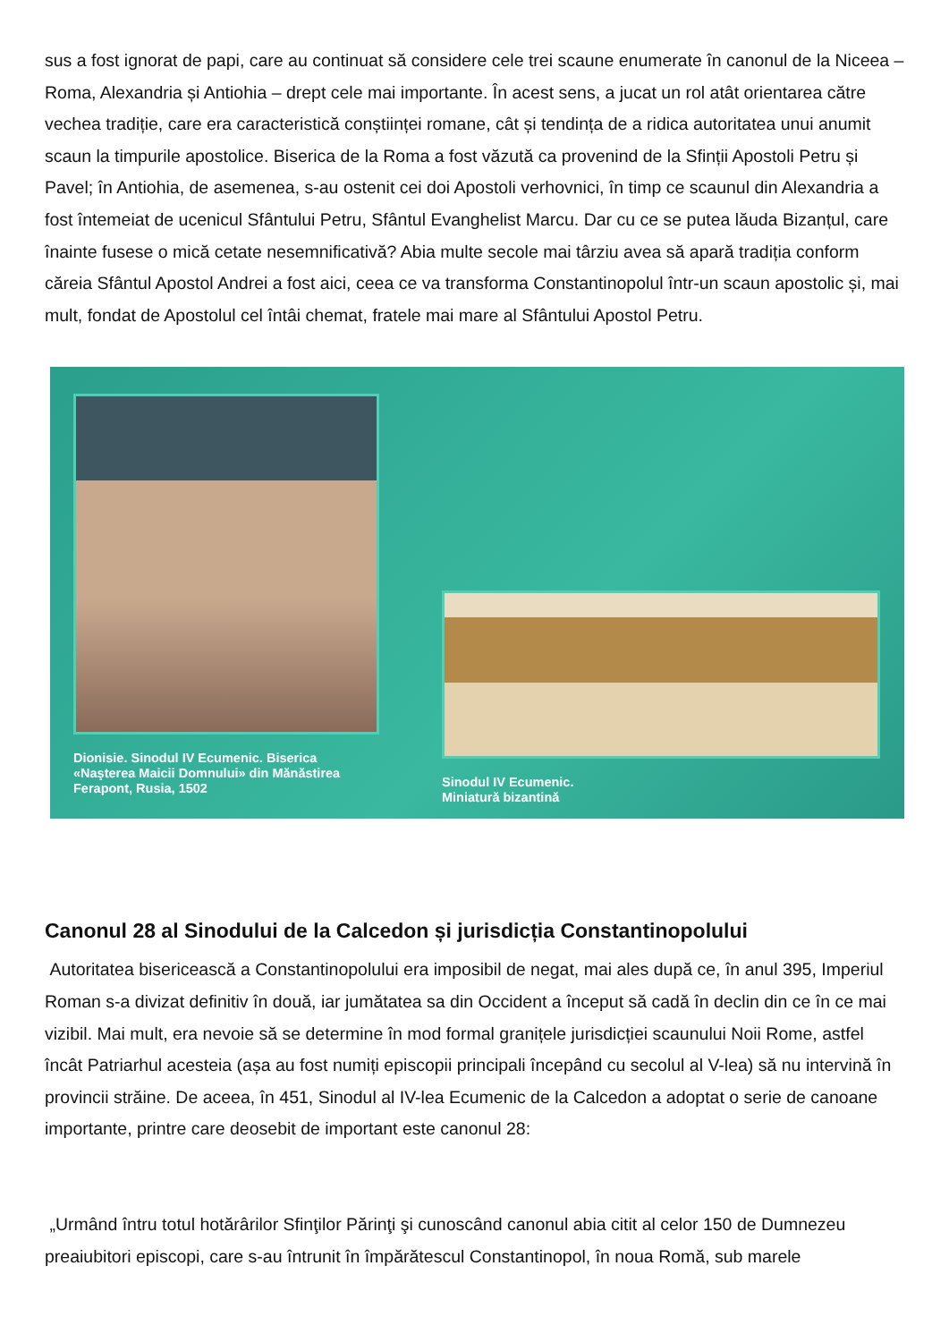sus a fost ignorat de papi, care au continuat să considere cele trei scaune enumerate în canonul de la Niceea – Roma, Alexandria și Antiohia – drept cele mai importante. În acest sens, a jucat un rol atât orientarea către vechea tradiție, care era caracteristică conștiinței romane, cât și tendința de a ridica autoritatea unui anumit scaun la timpurile apostolice. Biserica de la Roma a fost văzută ca provenind de la Sfinții Apostoli Petru și Pavel; în Antiohia, de asemenea, s-au ostenit cei doi Apostoli verhovnici, în timp ce scaunul din Alexandria a fost întemeiat de ucenicul Sfântului Petru, Sfântul Evanghelist Marcu. Dar cu ce se putea lăuda Bizanțul, care înainte fusese o mică cetate nesemnificativă? Abia multe secole mai târziu avea să apară tradiția conform căreia Sfântul Apostol Andrei a fost aici, ceea ce va transforma Constantinopolul într-un scaun apostolic și, mai mult, fondat de Apostolul cel întâi chemat, fratele mai mare al Sfântului Apostol Petru.
Dionisie. Sinodul IV Ecumenic. Biserica «Naşterea Maicii Domnului» din Mănăstirea Ferapont, Rusia, 1502
Sinodul IV Ecumenic.
Miniatură bizantină
Canonul 28 al Sinodului de la Calcedon și jurisdicția Constantinopolului
Autoritatea bisericească a Constantinopolului era imposibil de negat, mai ales după ce, în anul 395, Imperiul Roman s-a divizat definitiv în două, iar jumătatea sa din Occident a început să cadă în declin din ce în ce mai vizibil. Mai mult, era nevoie să se determine în mod formal granițele jurisdicției scaunului Noii Rome, astfel încât Patriarhul acesteia (așa au fost numiți episcopii principali începând cu secolul al V-lea) să nu intervină în provincii străine. De aceea, în 451, Sinodul al IV-lea Ecumenic de la Calcedon a adoptat o serie de canoane importante, printre care deosebit de important este canonul 28:
„Urmând întru totul hotărârilor Sfinţilor Părinţi şi cunoscând canonul abia citit al celor 150 de Dumnezeu preaiubitori episcopi, care s-au întrunit în împărătescul Constantinopol, în noua Romă, sub marele